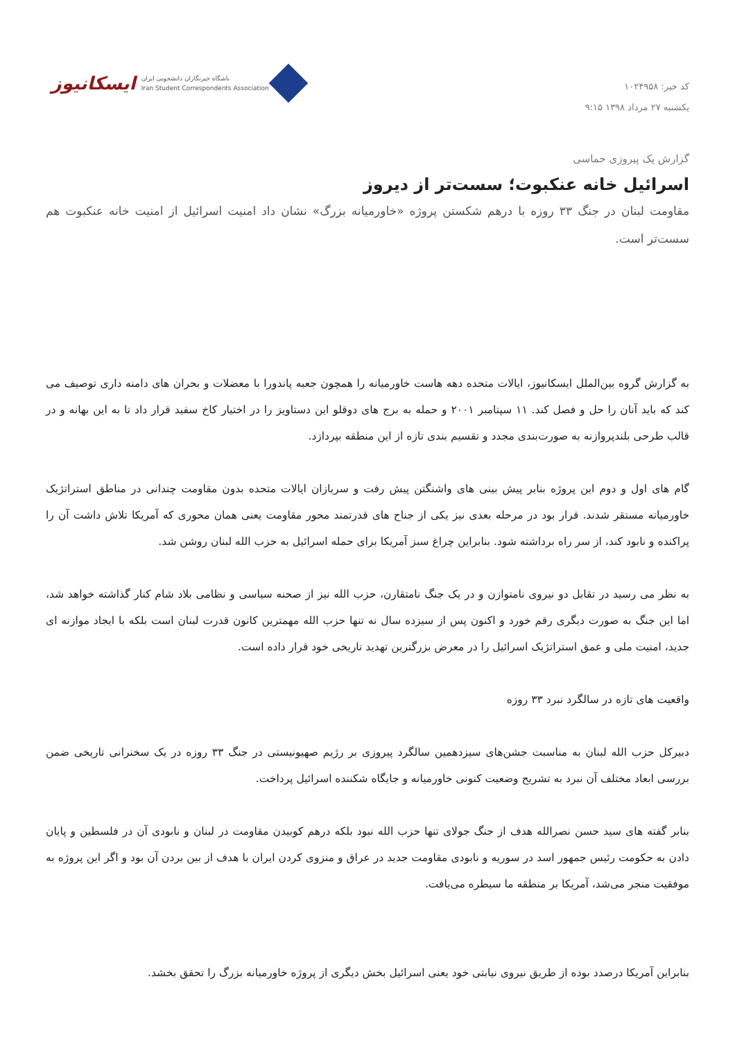کد خبر: ۱۰۲۴۹۵۸
یکشنبه ۲۷ مرداد ۱۳۹۸ ۹:۱۵
ایسکانیوز باشگاه خبرنگاران دانشجویی ایران
Iran Student Correspondents Association
گزارش یک پیروزی حماسی
اسرائیل خانه عنکبوت؛ سست‌تر از دیروز
مقاومت لبنان در جنگ ۳۳ روزه با درهم شکستن پروژه «خاورمیانه بزرگ» نشان داد امنیت اسرائیل از امنیت خانه عنکبوت هم سست‌تر است.
به گزارش گروه بین‌الملل ایسکانیوز، ایالات متحده دهه هاست خاورمیانه را همچون جعبه پاندورا با معضلات و بحران های دامنه داری توصیف می کند که باید آنان را حل و فصل کند. ۱۱ سپتامبر ۲۰۰۱ و حمله به برج های دوقلو این دستاویز را در اختیار کاخ سفید قرار داد تا به این بهانه و در قالب طرحی بلندپروازنه به صورت‌بندی مجدد و تقسیم بندی تازه از این منطقه بپردازد.
گام های اول و دوم این پروژه بنابر پیش بینی های واشنگتن پیش رفت و سربازان ایالات متحده بدون مقاومت چندانی در مناطق استراتژیک خاورمیانه مستقر شدند. قرار بود در مرحله بعدی نیز یکی از جناح های قدرتمند محور مقاومت یعنی همان محوری که آمریکا تلاش داشت آن را پراکنده و نابود کند، از سر راه برداشته شود. بنابراین چراغ سبز آمریکا برای حمله اسرائیل به حزب الله لبنان روشن شد.
به نظر می رسید در تقابل دو نیروی نامتوازن و در یک جنگ نامتقارن، حزب الله نیز از صحنه سیاسی و نظامی بلاد شام کنار گذاشته خواهد شد، اما این جنگ به صورت دیگری رقم خورد و اکنون پس از سیزده سال نه تنها حزب الله مهمترین کانون قدرت لبنان است بلکه با ایجاد موازنه ای جدید، امنیت ملی و عمق استراتژیک اسرائیل را در معرض بزرگترین تهدید تاریخی خود قرار داده است.
واقعیت های تازه در سالگرد نبرد ۳۳ روزه
دبیرکل حزب الله لبنان به مناسبت جشن‌های سیزدهمین سالگرد پیروزی بر رژیم صهیونیستی در جنگ ۳۳ روزه در یک سخنرانی تاریخی ضمن بررسی ابعاد مختلف آن نبرد به تشریح وضعیت کنونی خاورمیانه و جایگاه شکننده اسرائیل پرداخت.
بنابر گفته های سید حسن نصرالله هدف از جنگ جولای تنها حزب الله نبود بلکه درهم کوبیدن مقاومت در لبنان و نابودی آن در فلسطین و پایان دادن به حکومت رئیس جمهور اسد در سوریه و نابودی مقاومت جدید در عراق و منزوی کردن ایران با هدف از بین بردن آن بود و اگر این پروژه به موفقیت منجر می‌شد، آمریکا بر منطقه ما سیطره می‌یافت.
بنابراین آمریکا درصدد بوده از طریق نیروی نیابتی خود یعنی اسرائیل بخش دیگری از پروژه خاورمیانه بزرگ را تحقق بخشد.